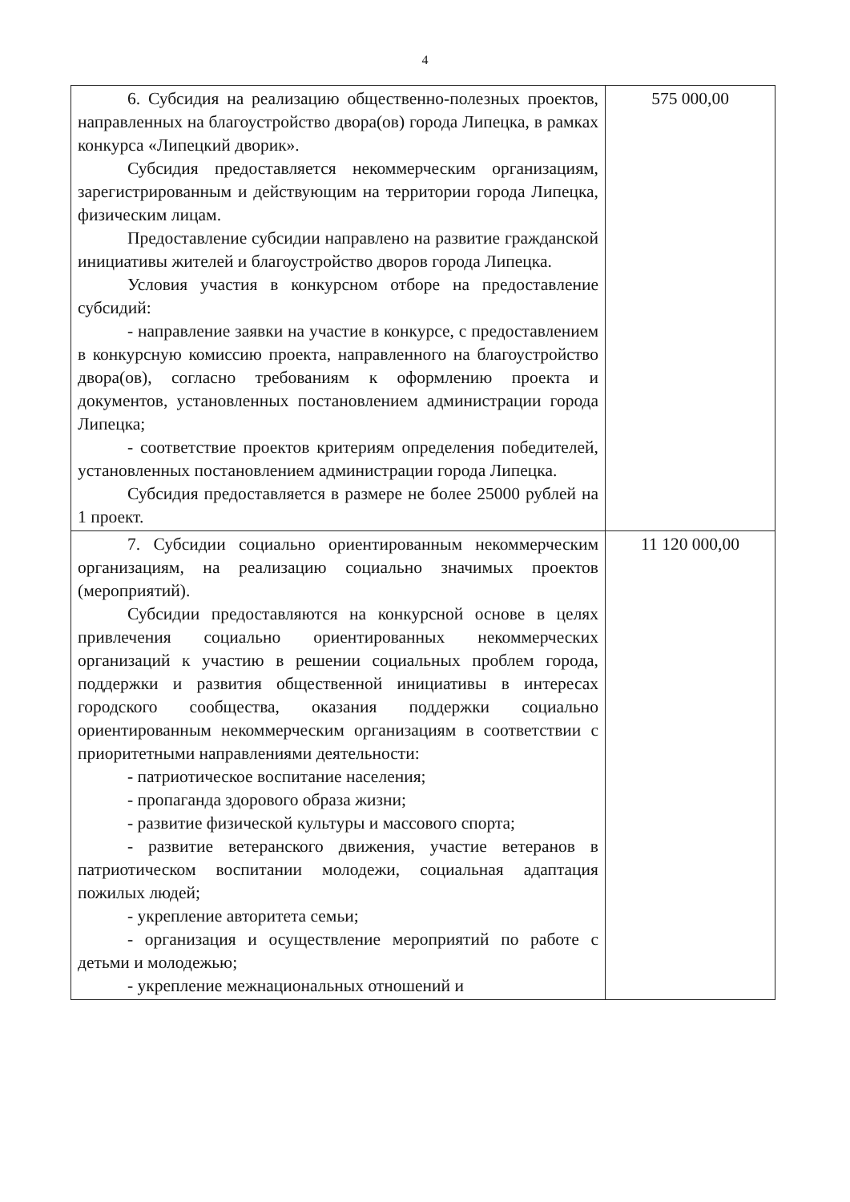4
| 6. Субсидия на реализацию общественно-полезных проектов, направленных на благоустройство двора(ов) города Липецка, в рамках конкурса «Липецкий дворик». Субсидия предоставляется некоммерческим организациям, зарегистрированным и действующим на территории города Липецка, физическим лицам. Предоставление субсидии направлено на развитие гражданской инициативы жителей и благоустройство дворов города Липецка. Условия участия в конкурсном отборе на предоставление субсидий: - направление заявки на участие в конкурсе, с предоставлением в конкурсную комиссию проекта, направленного на благоустройство двора(ов), согласно требованиям к оформлению проекта и документов, установленных постановлением администрации города Липецка; - соответствие проектов критериям определения победителей, установленных постановлением администрации города Липецка. Субсидия предоставляется в размере не более 25000 рублей на 1 проект. | 575 000,00 |
| 7. Субсидии социально ориентированным некоммерческим организациям, на реализацию социально значимых проектов (мероприятий). Субсидии предоставляются на конкурсной основе в целях привлечения социально ориентированных некоммерческих организаций к участию в решении социальных проблем города, поддержки и развития общественной инициативы в интересах городского сообщества, оказания поддержки социально ориентированным некоммерческим организациям в соответствии с приоритетными направлениями деятельности: - патриотическое воспитание населения; - пропаганда здорового образа жизни; - развитие физической культуры и массового спорта; - развитие ветеранского движения, участие ветеранов в патриотическом воспитании молодежи, социальная адаптация пожилых людей; - укрепление авторитета семьи; - организация и осуществление мероприятий по работе с детьми и молодежью; - укрепление межнациональных отношений и | 11 120 000,00 |